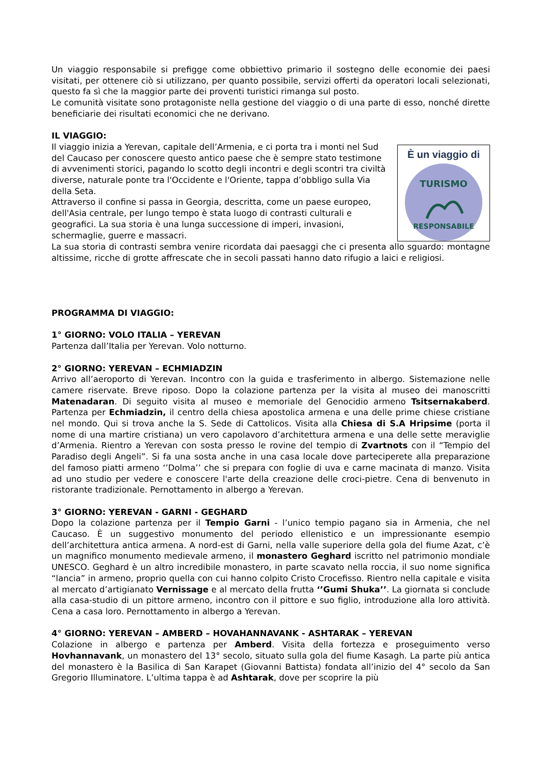Un viaggio responsabile si prefigge come obbiettivo primario il sostegno delle economie dei paesi visitati, per ottenere ciò si utilizzano, per quanto possibile, servizi offerti da operatori locali selezionati, questo fa sì che la maggior parte dei proventi turistici rimanga sul posto.
Le comunità visitate sono protagoniste nella gestione del viaggio o di una parte di esso, nonché dirette beneficiarie dei risultati economici che ne derivano.
IL VIAGGIO:
Il viaggio inizia a Yerevan, capitale dell’Armenia, e ci porta tra i monti nel Sud del Caucaso per conoscere questo antico paese che è sempre stato testimone di avvenimenti storici, pagando lo scotto degli incontri e degli scontri tra civiltà diverse, naturale ponte tra l'Occidente e l'Oriente, tappa d’obbligo sulla Via della Seta.
Attraverso il confine si passa in Georgia, descritta, come un paese europeo, dell'Asia centrale, per lungo tempo è stata luogo di contrasti culturali e geografici. La sua storia è una lunga successione di imperi, invasioni, schermaglie, guerre e massacri.
È un viaggio di
TURISMO
RESPONSABILE
La sua storia di contrasti sembra venire ricordata dai paesaggi che ci presenta allo sguardo: montagne altissime, ricche di grotte affrescate che in secoli passati hanno dato rifugio a laici e religiosi.
PROGRAMMA DI VIAGGIO:
1° GIORNO: VOLO ITALIA – YEREVAN
Partenza dall’Italia per Yerevan. Volo notturno.
2° GIORNO: YEREVAN – ECHMIADZIN
Arrivo all’aeroporto di Yerevan. Incontro con la guida e trasferimento in albergo. Sistemazione nelle camere riservate. Breve riposo. Dopo la colazione partenza per la visita al museo dei manoscritti Matenadaran. Di seguito visita al museo e memoriale del Genocidio armeno Tsitsernakaberd. Partenza per Echmiadzin, il centro della chiesa apostolica armena e una delle prime chiese cristiane nel mondo. Qui si trova anche la S. Sede di Cattolicos. Visita alla Chiesa di S.A Hripsime (porta il nome di una martire cristiana) un vero capolavoro d’architettura armena e una delle sette meraviglie d’Armenia. Rientro a Yerevan con sosta presso le rovine del tempio di Zvartnots con il “Tempio del Paradiso degli Angeli”. Si fa una sosta anche in una casa locale dove parteciperete alla preparazione del famoso piatti armeno ‘’Dolma’’ che si prepara con foglie di uva e carne macinata di manzo. Visita ad uno studio per vedere e conoscere l'arte della creazione delle croci-pietre. Cena di benvenuto in ristorante tradizionale. Pernottamento in albergo a Yerevan.
3° GIORNO: YEREVAN - GARNI - GEGHARD
Dopo la colazione partenza per il Tempio Garni - l’unico tempio pagano sia in Armenia, che nel Caucaso. È un suggestivo monumento del periodo ellenistico e un impressionante esempio dell’architettura antica armena. A nord-est di Garni, nella valle superiore della gola del fiume Azat, c’è un magnifico monumento medievale armeno, il monastero Geghard iscritto nel patrimonio mondiale UNESCO. Geghard è un altro incredibile monastero, in parte scavato nella roccia, il suo nome significa “lancia” in armeno, proprio quella con cui hanno colpito Cristo Crocefisso. Rientro nella capitale e visita al mercato d’artigianato Vernissage e al mercato della frutta ‘’Gumi Shuka’’. La giornata si conclude alla casa-studio di un pittore armeno, incontro con il pittore e suo figlio, introduzione alla loro attività. Cena a casa loro. Pernottamento in albergo a Yerevan.
4° GIORNO: YEREVAN – AMBERD – HOVAHANNAVANK - ASHTARAK – YEREVAN
Colazione in albergo e partenza per Amberd. Visita della fortezza e proseguimento verso Hovhannavank, un monastero del 13° secolo, situato sulla gola del fiume Kasagh. La parte più antica del monastero è la Basilica di San Karapet (Giovanni Battista) fondata all’inizio del 4° secolo da San Gregorio Illuminatore. L’ultima tappa è ad Ashtarak, dove per scoprire la più